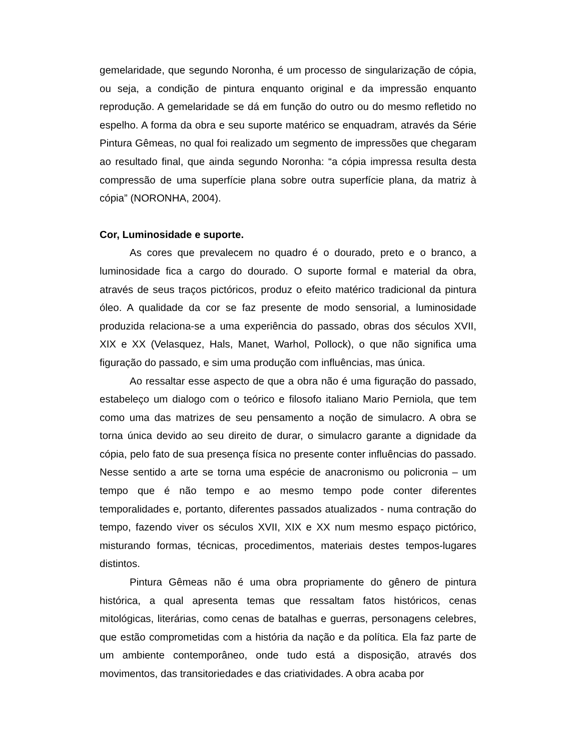gemelaridade, que segundo Noronha, é um processo de singularização de cópia, ou seja, a condição de pintura enquanto original e da impressão enquanto reprodução. A gemelaridade se dá em função do outro ou do mesmo refletido no espelho. A forma da obra e seu suporte matérico se enquadram, através da Série Pintura Gêmeas, no qual foi realizado um segmento de impressões que chegaram ao resultado final, que ainda segundo Noronha: “a cópia impressa resulta desta compressão de uma superfície plana sobre outra superfície plana, da matriz à cópia” (NORONHA, 2004).
Cor, Luminosidade e suporte.
As cores que prevalecem no quadro é o dourado, preto e o branco, a luminosidade fica a cargo do dourado. O suporte formal e material da obra, através de seus traços pictóricos, produz o efeito matérico tradicional da pintura óleo. A qualidade da cor se faz presente de modo sensorial, a luminosidade produzida relaciona-se a uma experiência do passado, obras dos séculos XVII, XIX e XX (Velasquez, Hals, Manet, Warhol, Pollock), o que não significa uma figuração do passado, e sim uma produção com influências, mas única.
Ao ressaltar esse aspecto de que a obra não é uma figuração do passado, estabeleço um dialogo com o teórico e filosofo italiano Mario Perniola, que tem como uma das matrizes de seu pensamento a noção de simulacro. A obra se torna única devido ao seu direito de durar, o simulacro garante a dignidade da cópia, pelo fato de sua presença física no presente conter influências do passado. Nesse sentido a arte se torna uma espécie de anacronismo ou policronia – um tempo que é não tempo e ao mesmo tempo pode conter diferentes temporalidades e, portanto, diferentes passados atualizados - numa contração do tempo, fazendo viver os séculos XVII, XIX e XX num mesmo espaço pictórico, misturando formas, técnicas, procedimentos, materiais destes tempos-lugares distintos.
Pintura Gêmeas não é uma obra propriamente do gênero de pintura histórica, a qual apresenta temas que ressaltam fatos históricos, cenas mitológicas, literárias, como cenas de batalhas e guerras, personagens celebres, que estão comprometidas com a história da nação e da política. Ela faz parte de um ambiente contemporâneo, onde tudo está a disposição, através dos movimentos, das transitoriedades e das criatividades. A obra acaba por